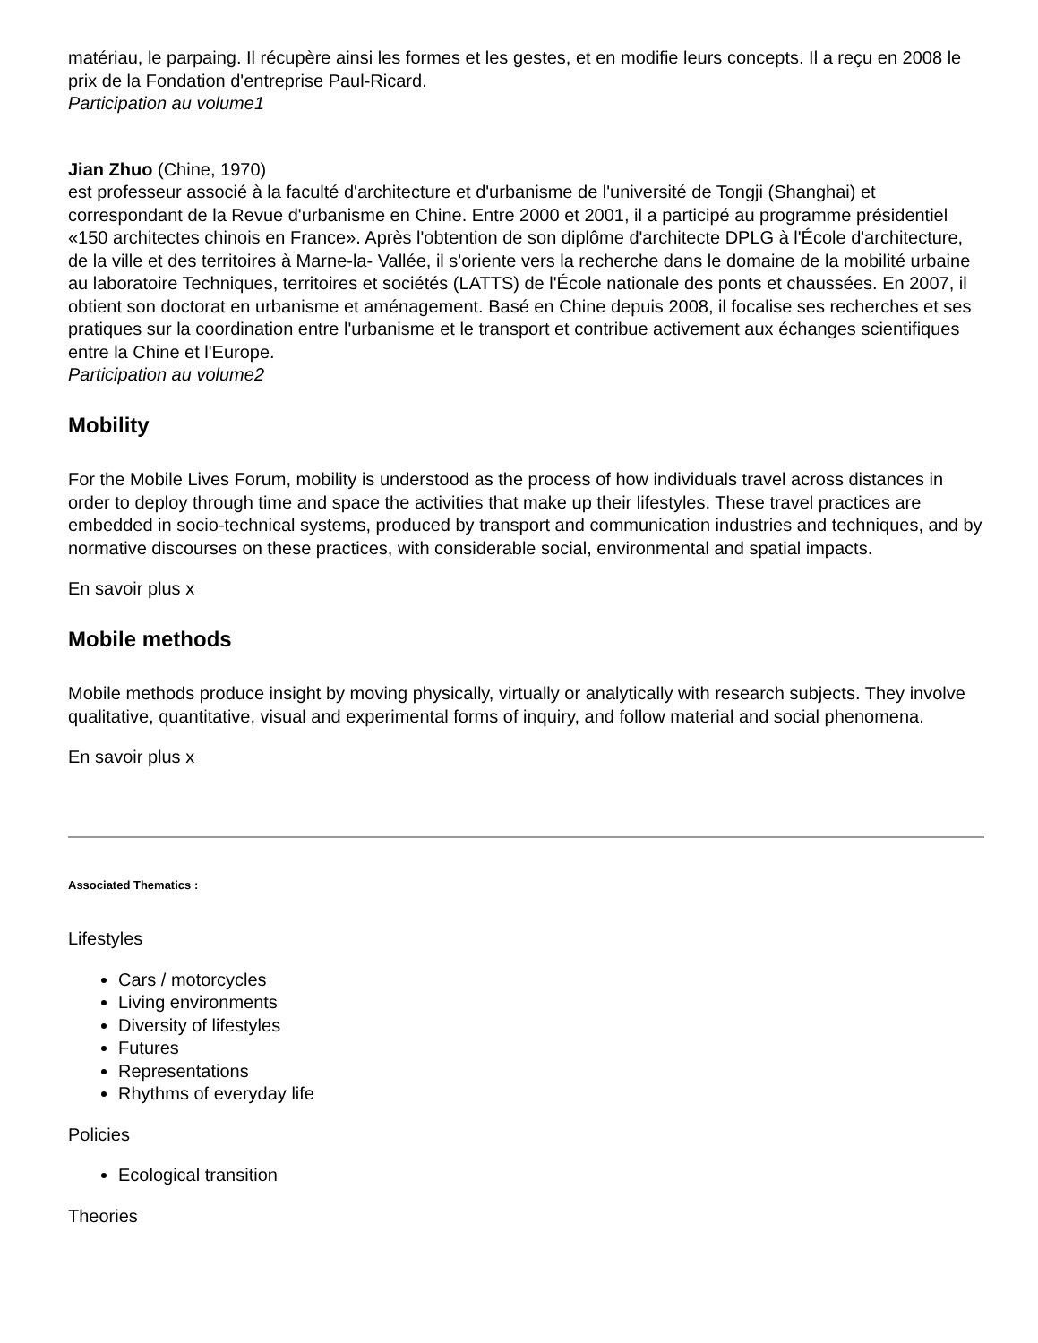matériau, le parpaing. Il récupère ainsi les formes et les gestes, et en modifie leurs concepts. Il a reçu en 2008 le prix de la Fondation d'entreprise Paul-Ricard.
Participation au volume1
Jian Zhuo (Chine, 1970)
est professeur associé à la faculté d'architecture et d'urbanisme de l'université de Tongji (Shanghai) et correspondant de la Revue d'urbanisme en Chine. Entre 2000 et 2001, il a participé au programme présidentiel «150 architectes chinois en France». Après l'obtention de son diplôme d'architecte DPLG à l'École d'architecture, de la ville et des territoires à Marne-la- Vallée, il s'oriente vers la recherche dans le domaine de la mobilité urbaine au laboratoire Techniques, territoires et sociétés (LATTS) de l'École nationale des ponts et chaussées. En 2007, il obtient son doctorat en urbanisme et aménagement. Basé en Chine depuis 2008, il focalise ses recherches et ses pratiques sur la coordination entre l'urbanisme et le transport et contribue activement aux échanges scientifiques entre la Chine et l'Europe.
Participation au volume2
Mobility
For the Mobile Lives Forum, mobility is understood as the process of how individuals travel across distances in order to deploy through time and space the activities that make up their lifestyles. These travel practices are embedded in socio-technical systems, produced by transport and communication industries and techniques, and by normative discourses on these practices, with considerable social, environmental and spatial impacts.
En savoir plus x
Mobile methods
Mobile methods produce insight by moving physically, virtually or analytically with research subjects. They involve qualitative, quantitative, visual and experimental forms of inquiry, and follow material and social phenomena.
En savoir plus x
Associated Thematics :
Lifestyles
Cars / motorcycles
Living environments
Diversity of lifestyles
Futures
Representations
Rhythms of everyday life
Policies
Ecological transition
Theories